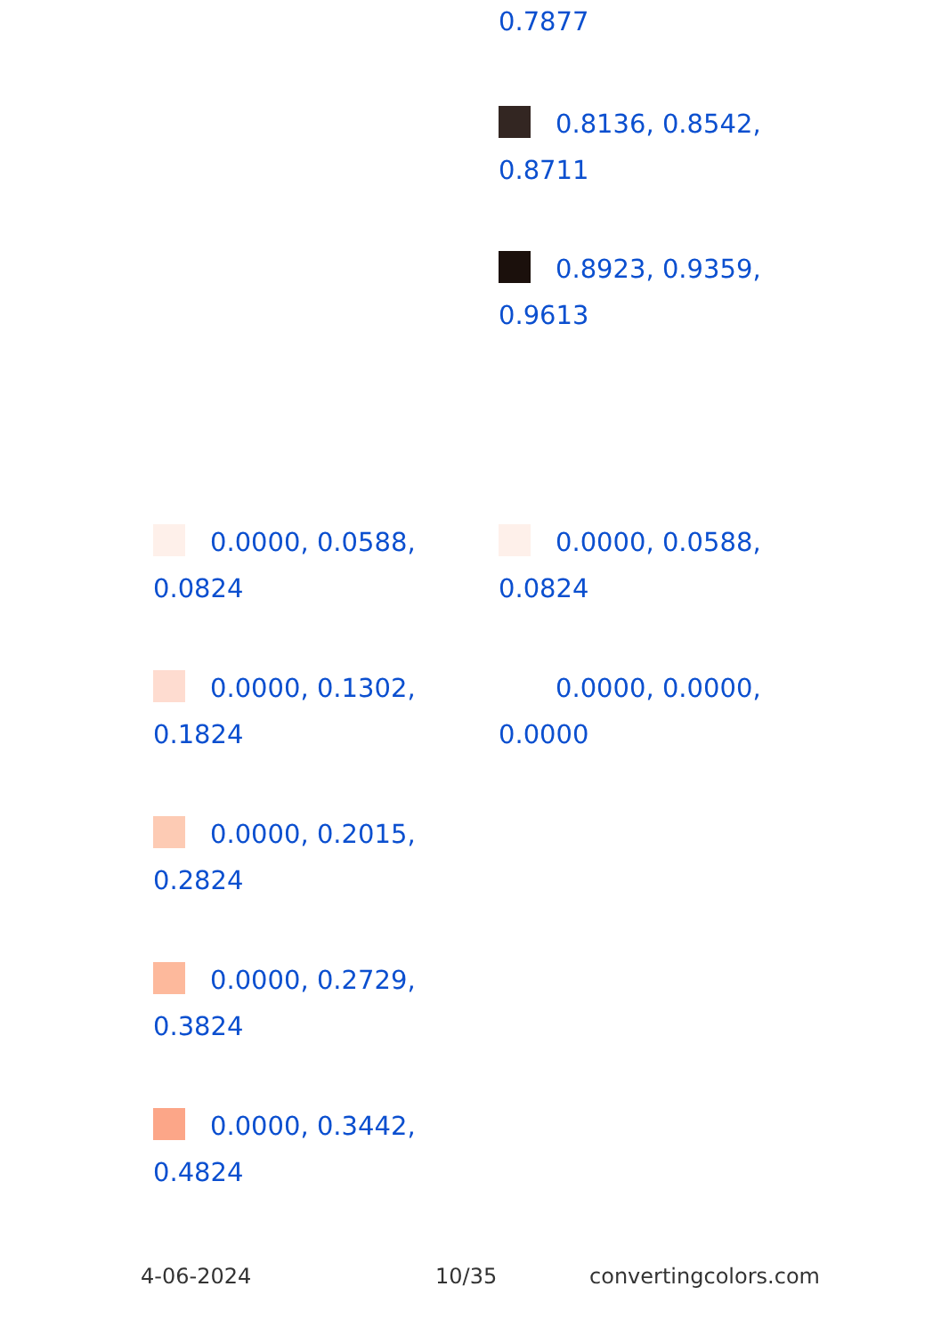0.7877
0.8136, 0.8542, 0.8711
0.8923, 0.9359, 0.9613
0.0000, 0.0588, 0.0824
0.0000, 0.0588, 0.0824
0.0000, 0.1302, 0.1824
0.0000, 0.0000, 0.0000
0.0000, 0.2015, 0.2824
0.0000, 0.2729, 0.3824
0.0000, 0.3442, 0.4824
4-06-2024 10/35 convertingcolors.com